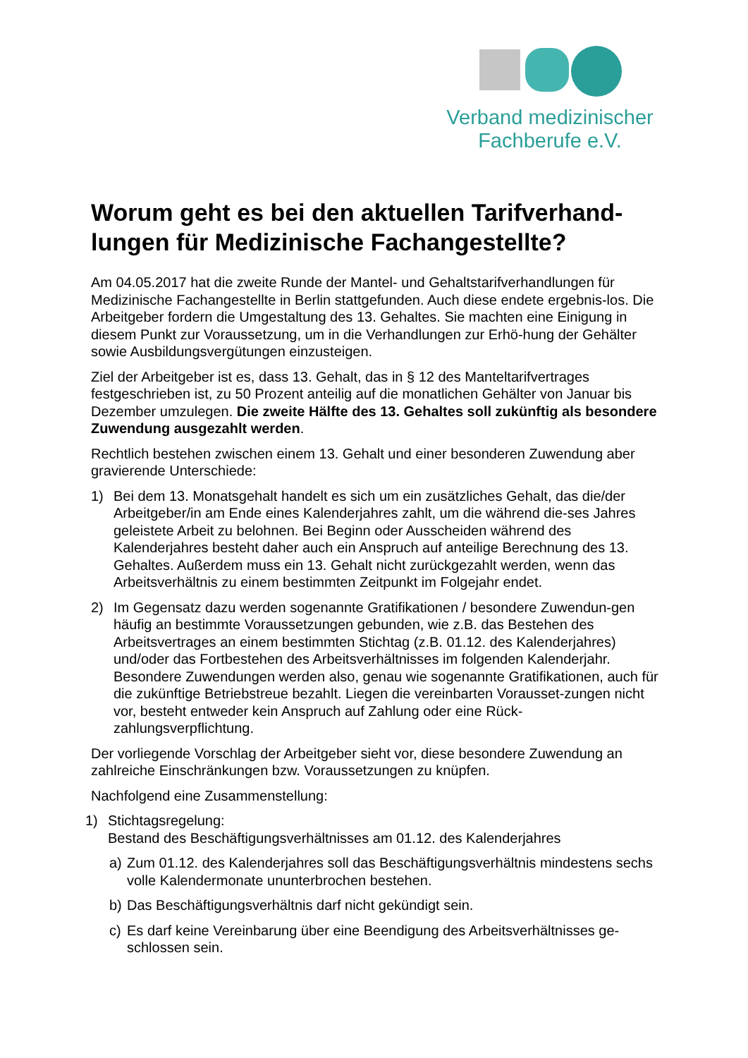Verband medizinischer
Fachberufe e.V.
Worum geht es bei den aktuellen Tarifverhand-lungen für Medizinische Fachangestellte?
Am 04.05.2017 hat die zweite Runde der Mantel- und Gehaltstarifverhandlungen für Medizinische Fachangestellte in Berlin stattgefunden. Auch diese endete ergebnis-los. Die Arbeitgeber fordern die Umgestaltung des 13. Gehaltes. Sie machten eine Einigung in diesem Punkt zur Voraussetzung, um in die Verhandlungen zur Erhö-hung der Gehälter sowie Ausbildungsvergütungen einzusteigen.
Ziel der Arbeitgeber ist es, dass 13. Gehalt, das in § 12 des Manteltarifvertrages festgeschrieben ist, zu 50 Prozent anteilig auf die monatlichen Gehälter von Januar bis Dezember umzulegen. Die zweite Hälfte des 13. Gehaltes soll zukünftig als besondere Zuwendung ausgezahlt werden.
Rechtlich bestehen zwischen einem 13. Gehalt und einer besonderen Zuwendung aber gravierende Unterschiede:
1) Bei dem 13. Monatsgehalt handelt es sich um ein zusätzliches Gehalt, das die/der Arbeitgeber/in am Ende eines Kalenderjahres zahlt, um die während die-ses Jahres geleistete Arbeit zu belohnen. Bei Beginn oder Ausscheiden während des Kalenderjahres besteht daher auch ein Anspruch auf anteilige Berechnung des 13. Gehaltes. Außerdem muss ein 13. Gehalt nicht zurückgezahlt werden, wenn das Arbeitsverhältnis zu einem bestimmten Zeitpunkt im Folgejahr endet.
2) Im Gegensatz dazu werden sogenannte Gratifikationen / besondere Zuwendun-gen häufig an bestimmte Voraussetzungen gebunden, wie z.B. das Bestehen des Arbeitsvertrages an einem bestimmten Stichtag (z.B. 01.12. des Kalenderjahres) und/oder das Fortbestehen des Arbeitsverhältnisses im folgenden Kalenderjahr. Besondere Zuwendungen werden also, genau wie sogenannte Gratifikationen, auch für die zukünftige Betriebstreue bezahlt. Liegen die vereinbarten Vorausset-zungen nicht vor, besteht entweder kein Anspruch auf Zahlung oder eine Rück-zahlungsverpflichtung.
Der vorliegende Vorschlag der Arbeitgeber sieht vor, diese besondere Zuwendung an zahlreiche Einschränkungen bzw. Voraussetzungen zu knüpfen.
Nachfolgend eine Zusammenstellung:
1) Stichtagsregelung:
Bestand des Beschäftigungsverhältnisses am 01.12. des Kalenderjahres
a) Zum 01.12. des Kalenderjahres soll das Beschäftigungsverhältnis mindestens sechs volle Kalendermonate ununterbrochen bestehen.
b) Das Beschäftigungsverhältnis darf nicht gekündigt sein.
c) Es darf keine Vereinbarung über eine Beendigung des Arbeitsverhältnisses ge-schlossen sein.